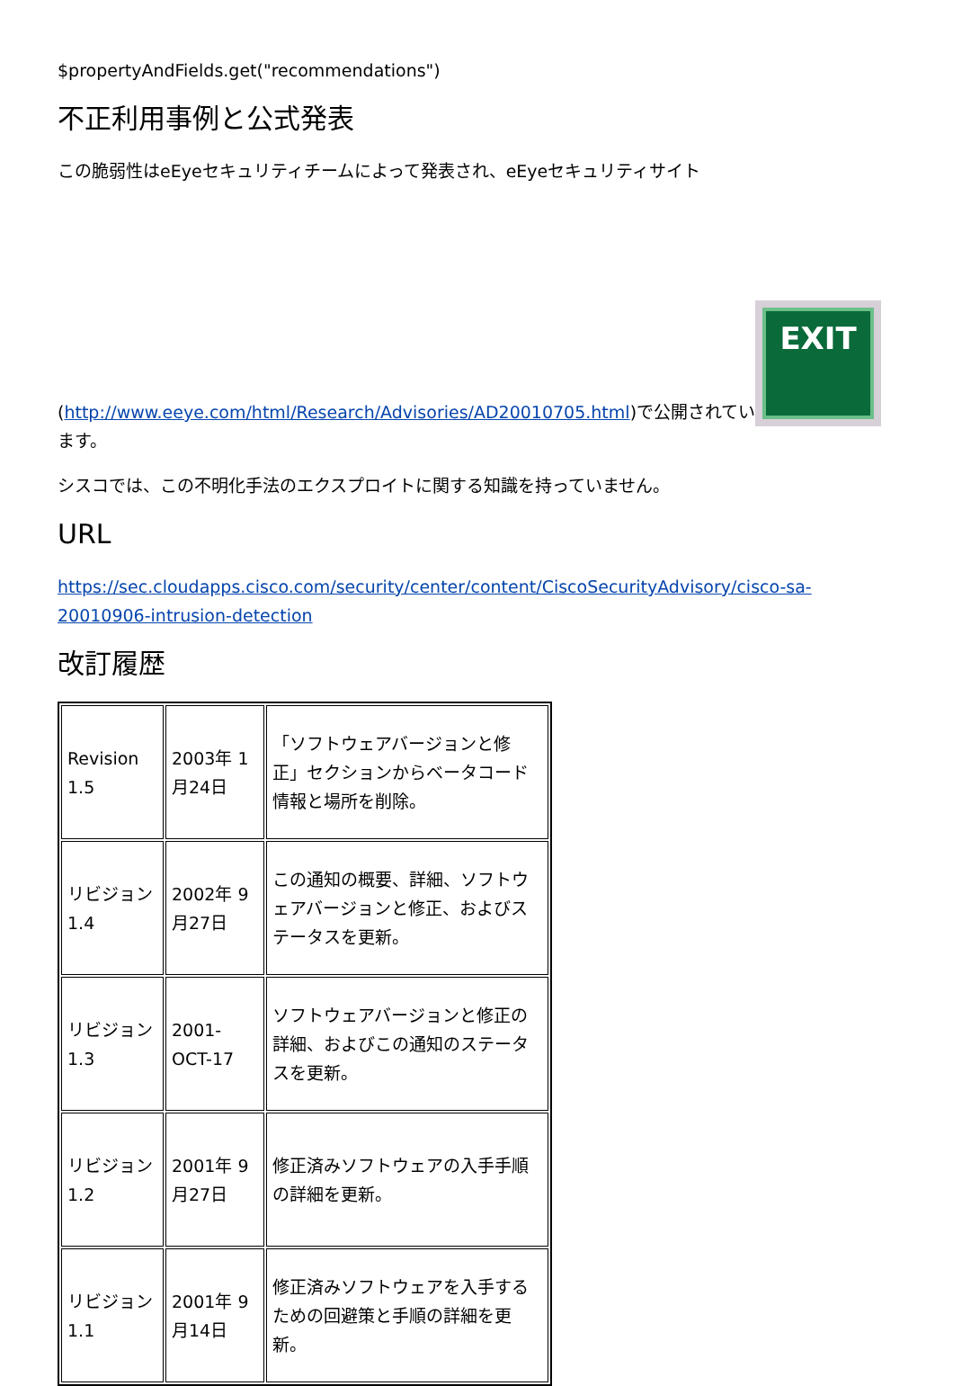$propertyAndFields.get("recommendations")
不正利用事例と公式発表
この脆弱性はeEyeセキュリティチームによって発表され、eEyeセキュリティサイト
(http://www.eeye.com/html/Research/Advisories/AD20010705.html)で公開されてい EXIT
ます。
シスコでは、この不明化手法のエクスプロイトに関する知識を持っていません。
URL
https://sec.cloudapps.cisco.com/security/center/content/CiscoSecurityAdvisory/cisco-sa-20010906-intrusion-detection
改訂履歴
| Revision 1.5 | 2003年 1月24日 | 「ソフトウェアバージョンと修正」セクションからベータコード情報と場所を削除。 |
| リビジョン 1.4 | 2002年 9月27日 | この通知の概要、詳細、ソフトウェアバージョンと修正、およびステータスを更新。 |
| リビジョン 1.3 | 2001-OCT-17 | ソフトウェアバージョンと修正の詳細、およびこの通知のステータスを更新。 |
| リビジョン 1.2 | 2001年 9月27日 | 修正済みソフトウェアの入手手順の詳細を更新。 |
| リビジョン 1.1 | 2001年 9月14日 | 修正済みソフトウェアを入手するための回避策と手順の詳細を更新。 |